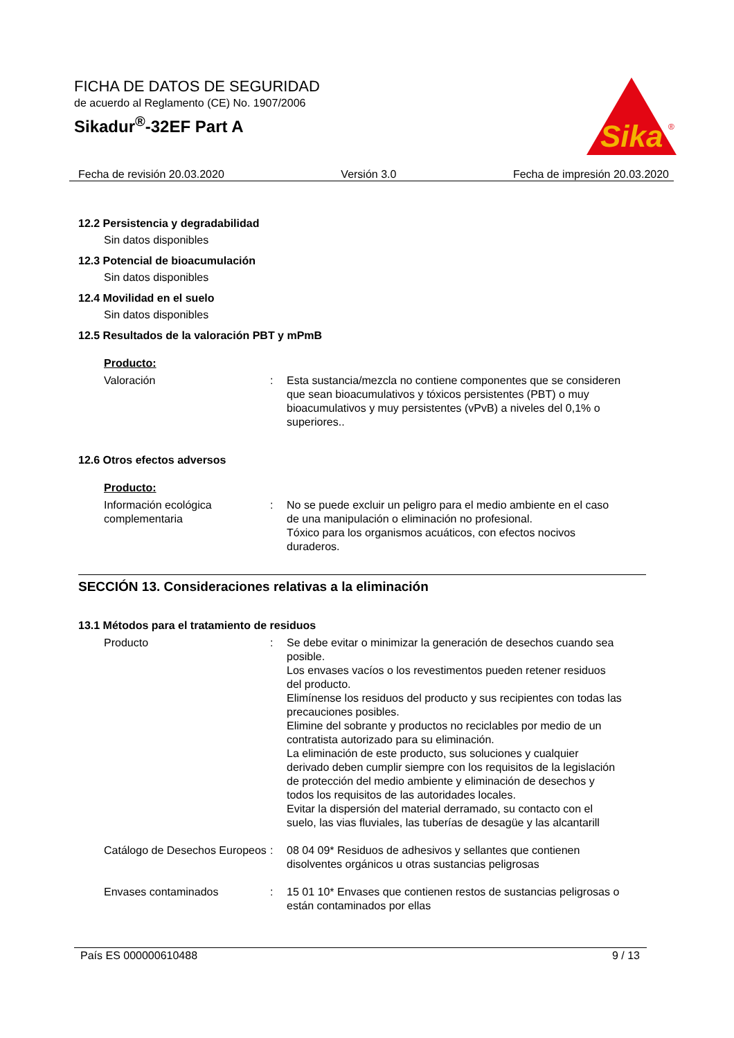FICHA DE DATOS DE SEGURIDAD
de acuerdo al Reglamento (CE) No. 1907/2006
Sikadur<sup>®</sup>-32EF Part A
Sika
®
Fecha de revisión 20.03.2020 Versión 3.0 Fecha de impresión 20.03.2020
12.2 Persistencia y degradabilidad
Sin datos disponibles
12.3 Potencial de bioacumulación
Sin datos disponibles
12.4 Movilidad en el suelo
Sin datos disponibles
12.5 Resultados de la valoración PBT y mPmB
Producto:
Valoración : Esta sustancia/mezcla no contiene componentes que se consideren que sean bioacumulativos y tóxicos persistentes (PBT) o muy bioacumulativos y muy persistentes (vPvB) a niveles del 0,1% o superiores..
12.6 Otros efectos adversos
Producto:
Información ecológica complementaria
: No se puede excluir un peligro para el medio ambiente en el caso de una manipulación o eliminación no profesional.
Tóxico para los organismos acuáticos, con efectos nocivos duraderos.
SECCIÓN 13. Consideraciones relativas a la eliminación
13.1 Métodos para el tratamiento de residuos
Producto : Se debe evitar o minimizar la generación de desechos cuando sea posible.
Los envases vacíos o los revestimentos pueden retener residuos del producto.
Elimínense los residuos del producto y sus recipientes con todas las precauciones posibles.
Elimine del sobrante y productos no reciclables por medio de un contratista autorizado para su eliminación.
La eliminación de este producto, sus soluciones y cualquier derivado deben cumplir siempre con los requisitos de la legislación de protección del medio ambiente y eliminación de desechos y todos los requisitos de las autoridades locales.
Evitar la dispersión del material derramado, su contacto con el suelo, las vias fluviales, las tuberías de desagüe y las alcantarill
Catálogo de Desechos Europeos
: 08 04 09* Residuos de adhesivos y sellantes que contienen disolventes orgánicos u otras sustancias peligrosas
Envases contaminados : 15 01 10* Envases que contienen restos de sustancias peligrosas o están contaminados por ellas
País ES 000000610488 9 / 13